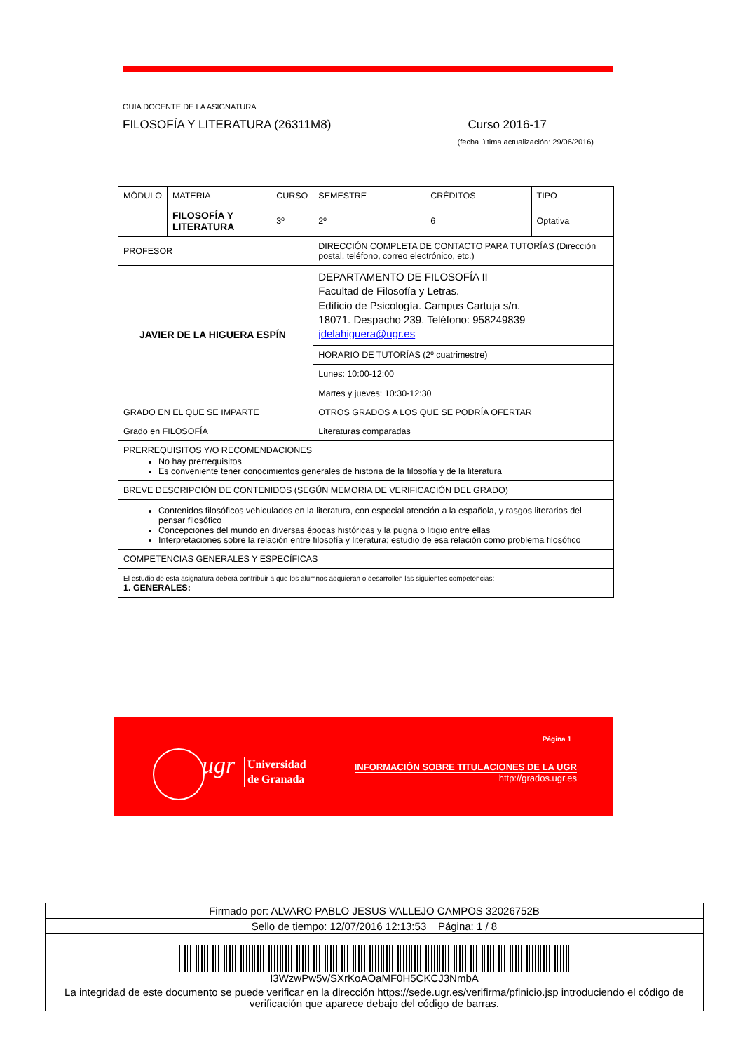GUIA DOCENTE DE LA ASIGNATURA
FILOSOFÍA Y LITERATURA (26311M8) Curso 2016-17
(fecha última actualización: 29/06/2016)
| MÓDULO | MATERIA | CURSO | SEMESTRE | CRÉDITOS | TIPO |
| | FILOSOFÍA Y LITERATURA | 3º | 2º | 6 | Optativa |
| PROFESOR | | | DIRECCIÓN COMPLETA DE CONTACTO PARA TUTORÍAS (Dirección postal, teléfono, correo electrónico, etc.) | | |
| JAVIER DE LA HIGUERA ESPÍN | | | DEPARTAMENTO DE FILOSOFÍA II Facultad de Filosofía y Letras. Edificio de Psicología. Campus Cartuja s/n. 18071. Despacho 239. Teléfono: 958249839 jdelahiguera@ugr.es | | |
| | | | HORARIO DE TUTORÍAS (2º cuatrimestre) | | |
| | | | Lunes: 10:00-12:00 Martes y jueves: 10:30-12:30 | | |
| GRADO EN EL QUE SE IMPARTE | | | OTROS GRADOS A LOS QUE SE PODRÍA OFERTAR | | |
| Grado en FILOSOFÍA | | | Literaturas comparadas | | |
| PRERREQUISITOS Y/O RECOMENDACIONES No hay prerrequisitos Es conveniente tener conocimientos generales de historia de la filosofía y de la literatura | | | | | |
| BREVE DESCRIPCIÓN DE CONTENIDOS (SEGÚN MEMORIA DE VERIFICACIÓN DEL GRADO) | | | | | |
| Contenidos filosóficos vehiculados en la literatura, con especial atención a la española, y rasgos literarios del pensar filosófico Concepciones del mundo en diversas épocas históricas y la pugna o litigio entre ellas Interpretaciones sobre la relación entre filosofía y literatura; estudio de esa relación como problema filosófico | | | | | |
| COMPETENCIAS GENERALES Y ESPECÍFICAS | | | | | |
| El estudio de esta asignatura deberá contribuir a que los alumnos adquieran o desarrollen las siguientes competencias: 1. GENERALES: | | | | | |
ugr
Universidad
de Granada
Página 1
INFORMACIÓN SOBRE TITULACIONES DE LA UGR
http://grados.ugr.es
Firmado por: ALVARO PABLO JESUS VALLEJO CAMPOS 32026752B
Sello de tiempo: 12/07/2016 12:13:53 Página: 1 / 8
I3WzwPw5v/SXrKoAOaMF0H5CKCJ3NmbA
La integridad de este documento se puede verificar en la dirección https://sede.ugr.es/verifirma/pfinicio.jsp introduciendo el código de verificación que aparece debajo del código de barras.